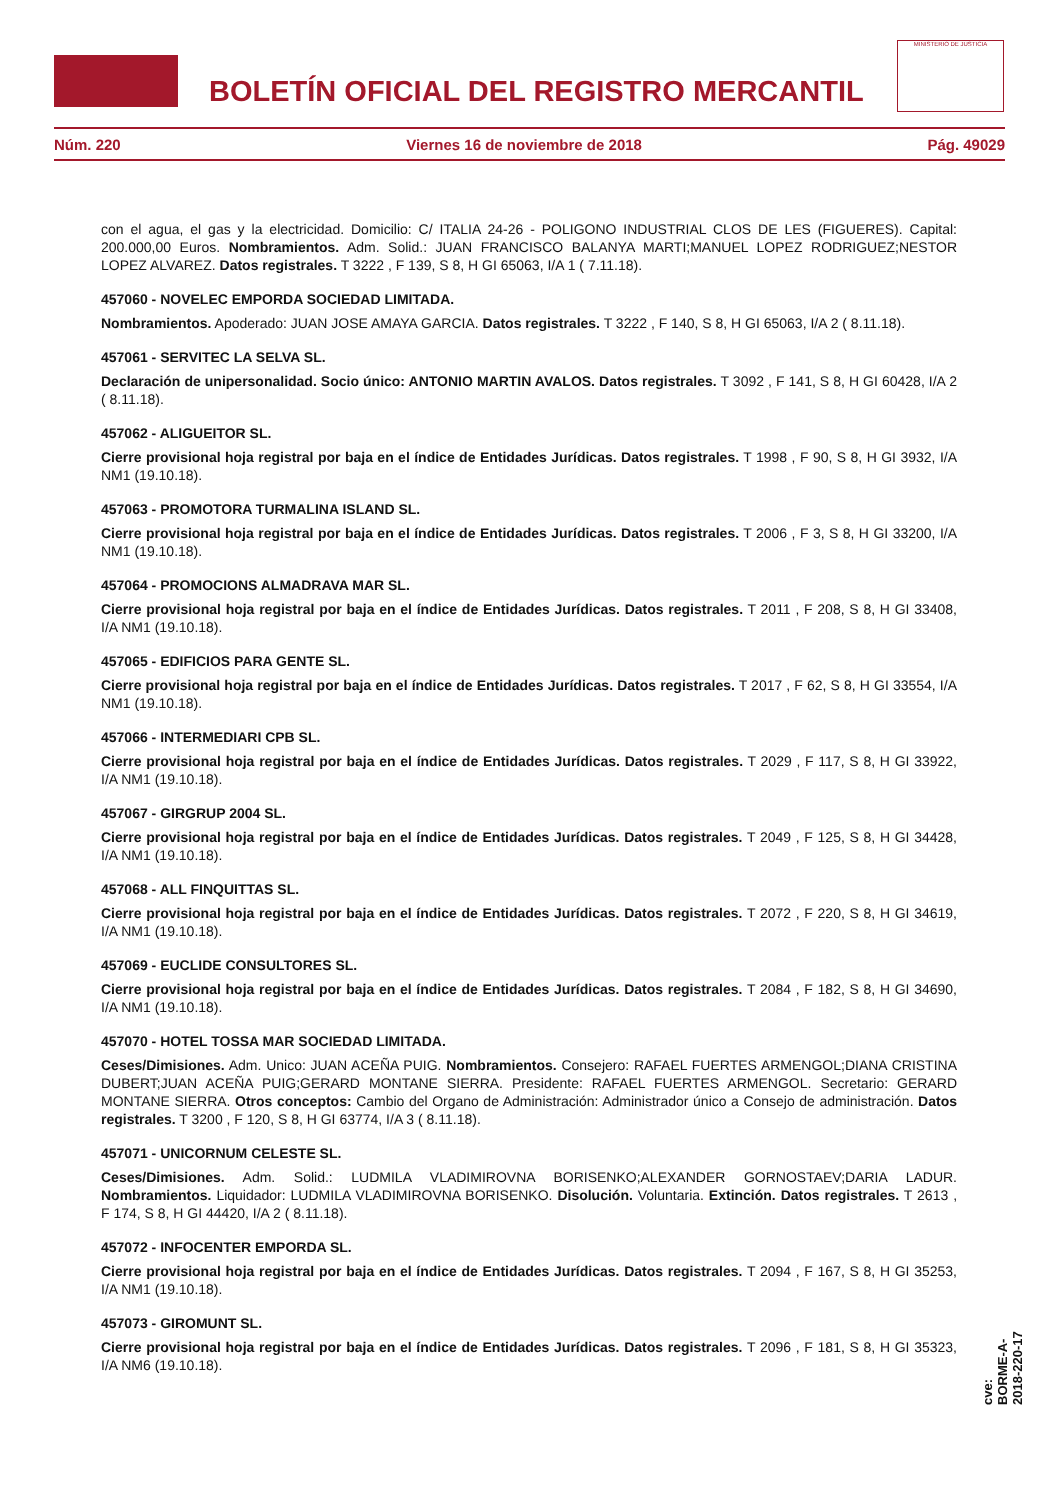BOLETÍN OFICIAL DEL REGISTRO MERCANTIL
MINISTERIO DE JUSTICIA
Núm. 220 Viernes 16 de noviembre de 2018 Pág. 49029
con el agua, el gas y la electricidad. Domicilio: C/ ITALIA 24-26 - POLIGONO INDUSTRIAL CLOS DE LES (FIGUERES). Capital: 200.000,00 Euros. Nombramientos. Adm. Solid.: JUAN FRANCISCO BALANYA MARTI;MANUEL LOPEZ RODRIGUEZ;NESTOR LOPEZ ALVAREZ. Datos registrales. T 3222 , F 139, S 8, H GI 65063, I/A 1 ( 7.11.18).
457060 - NOVELEC EMPORDA SOCIEDAD LIMITADA.
Nombramientos. Apoderado: JUAN JOSE AMAYA GARCIA. Datos registrales. T 3222 , F 140, S 8, H GI 65063, I/A 2 ( 8.11.18).
457061 - SERVITEC LA SELVA SL.
Declaración de unipersonalidad. Socio único: ANTONIO MARTIN AVALOS. Datos registrales. T 3092 , F 141, S 8, H GI 60428, I/A 2 ( 8.11.18).
457062 - ALIGUEITOR SL.
Cierre provisional hoja registral por baja en el índice de Entidades Jurídicas. Datos registrales. T 1998 , F 90, S 8, H GI 3932, I/A NM1 (19.10.18).
457063 - PROMOTORA TURMALINA ISLAND SL.
Cierre provisional hoja registral por baja en el índice de Entidades Jurídicas. Datos registrales. T 2006 , F 3, S 8, H GI 33200, I/A NM1 (19.10.18).
457064 - PROMOCIONS ALMADRAVA MAR SL.
Cierre provisional hoja registral por baja en el índice de Entidades Jurídicas. Datos registrales. T 2011 , F 208, S 8, H GI 33408, I/A NM1 (19.10.18).
457065 - EDIFICIOS PARA GENTE SL.
Cierre provisional hoja registral por baja en el índice de Entidades Jurídicas. Datos registrales. T 2017 , F 62, S 8, H GI 33554, I/A NM1 (19.10.18).
457066 - INTERMEDIARI CPB SL.
Cierre provisional hoja registral por baja en el índice de Entidades Jurídicas. Datos registrales. T 2029 , F 117, S 8, H GI 33922, I/A NM1 (19.10.18).
457067 - GIRGRUP 2004 SL.
Cierre provisional hoja registral por baja en el índice de Entidades Jurídicas. Datos registrales. T 2049 , F 125, S 8, H GI 34428, I/A NM1 (19.10.18).
457068 - ALL FINQUITTAS SL.
Cierre provisional hoja registral por baja en el índice de Entidades Jurídicas. Datos registrales. T 2072 , F 220, S 8, H GI 34619, I/A NM1 (19.10.18).
457069 - EUCLIDE CONSULTORES SL.
Cierre provisional hoja registral por baja en el índice de Entidades Jurídicas. Datos registrales. T 2084 , F 182, S 8, H GI 34690, I/A NM1 (19.10.18).
457070 - HOTEL TOSSA MAR SOCIEDAD LIMITADA.
Ceses/Dimisiones. Adm. Unico: JUAN ACEÑA PUIG. Nombramientos. Consejero: RAFAEL FUERTES ARMENGOL;DIANA CRISTINA DUBERT;JUAN ACEÑA PUIG;GERARD MONTANE SIERRA. Presidente: RAFAEL FUERTES ARMENGOL. Secretario: GERARD MONTANE SIERRA. Otros conceptos: Cambio del Organo de Administración: Administrador único a Consejo de administración. Datos registrales. T 3200 , F 120, S 8, H GI 63774, I/A 3 ( 8.11.18).
457071 - UNICORNUM CELESTE SL.
Ceses/Dimisiones. Adm. Solid.: LUDMILA VLADIMIROVNA BORISENKO;ALEXANDER GORNOSTAEV;DARIA LADUR. Nombramientos. Liquidador: LUDMILA VLADIMIROVNA BORISENKO. Disolución. Voluntaria. Extinción. Datos registrales. T 2613 , F 174, S 8, H GI 44420, I/A 2 ( 8.11.18).
457072 - INFOCENTER EMPORDA SL.
Cierre provisional hoja registral por baja en el índice de Entidades Jurídicas. Datos registrales. T 2094 , F 167, S 8, H GI 35253, I/A NM1 (19.10.18).
457073 - GIROMUNT SL.
Cierre provisional hoja registral por baja en el índice de Entidades Jurídicas. Datos registrales. T 2096 , F 181, S 8, H GI 35323, I/A NM6 (19.10.18).
cve: BORME-A-2018-220-17